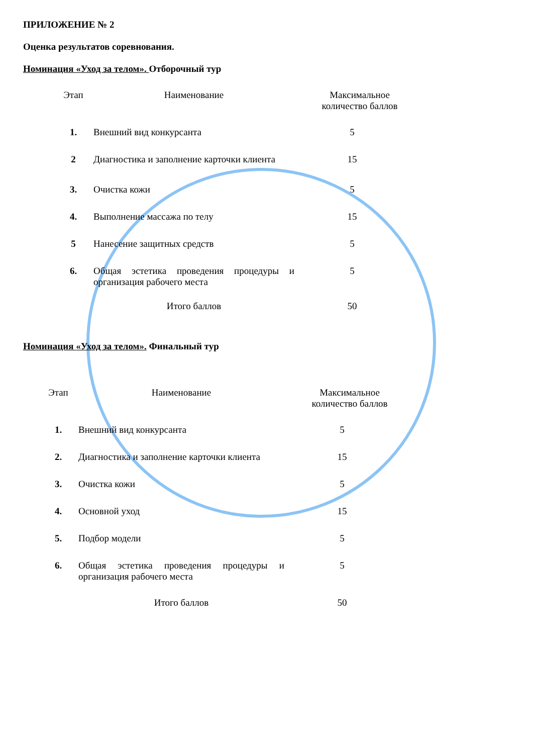ПРИЛОЖЕНИЕ № 2
Оценка результатов соревнования.
Номинация «Уход за телом». Отборочный тур
| Этап | Наименование | Максимальное количество баллов |
| 1. | Внешний вид конкурсанта | 5 |
| 2 | Диагностика и заполнение карточки клиента | 15 |
| 3. | Очистка кожи | 5 |
| 4. | Выполнение массажа по телу | 15 |
| 5 | Нанесение защитных средств | 5 |
| 6. | Общая эстетика проведения процедуры и организация рабочего места | 5 |
| | Итого баллов | 50 |
Номинация «Уход за телом». Финальный тур
| Этап | Наименование | Максимальное количество баллов |
| 1. | Внешний вид конкурсанта | 5 |
| 2. | Диагностика и заполнение карточки клиента | 15 |
| 3. | Очистка кожи | 5 |
| 4. | Основной уход | 15 |
| 5. | Подбор модели | 5 |
| 6. | Общая эстетика проведения процедуры и организация рабочего места | 5 |
| | Итого баллов | 50 |